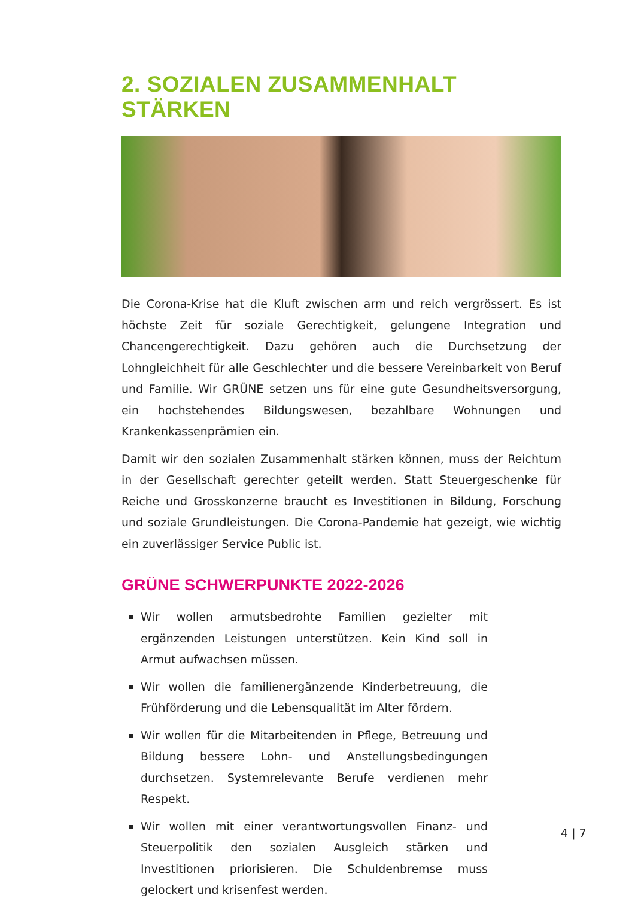2. SOZIALEN ZUSAMMENHALT STÄRKEN
Die Corona-Krise hat die Kluft zwischen arm und reich vergrössert. Es ist höchste Zeit für soziale Gerechtigkeit, gelungene Integration und Chancengerechtigkeit. Dazu gehören auch die Durchsetzung der Lohngleichheit für alle Geschlechter und die bessere Vereinbarkeit von Beruf und Familie. Wir GRÜNE setzen uns für eine gute Gesundheitsversorgung, ein hochstehendes Bildungswesen, bezahlbare Wohnungen und Krankenkassenprämien ein.
Damit wir den sozialen Zusammenhalt stärken können, muss der Reichtum in der Gesellschaft gerechter geteilt werden. Statt Steuergeschenke für Reiche und Grosskonzerne braucht es Investitionen in Bildung, Forschung und soziale Grundleistungen. Die Corona-Pandemie hat gezeigt, wie wichtig ein zuverlässiger Service Public ist.
GRÜNE SCHWERPUNKTE 2022-2026
Wir wollen armutsbedrohte Familien gezielter mit ergänzenden Leistungen unterstützen. Kein Kind soll in Armut aufwachsen müssen.
Wir wollen die familienergänzende Kinderbetreuung, die Frühförderung und die Lebensqualität im Alter fördern.
Wir wollen für die Mitarbeitenden in Pflege, Betreuung und Bildung bessere Lohn- und Anstellungsbedingungen durchsetzen. Systemrelevante Berufe verdienen mehr Respekt.
Wir wollen mit einer verantwortungsvollen Finanz- und Steuerpolitik den sozialen Ausgleich stärken und Investitionen priorisieren. Die Schuldenbremse muss gelockert und krisenfest werden.
4 | 7